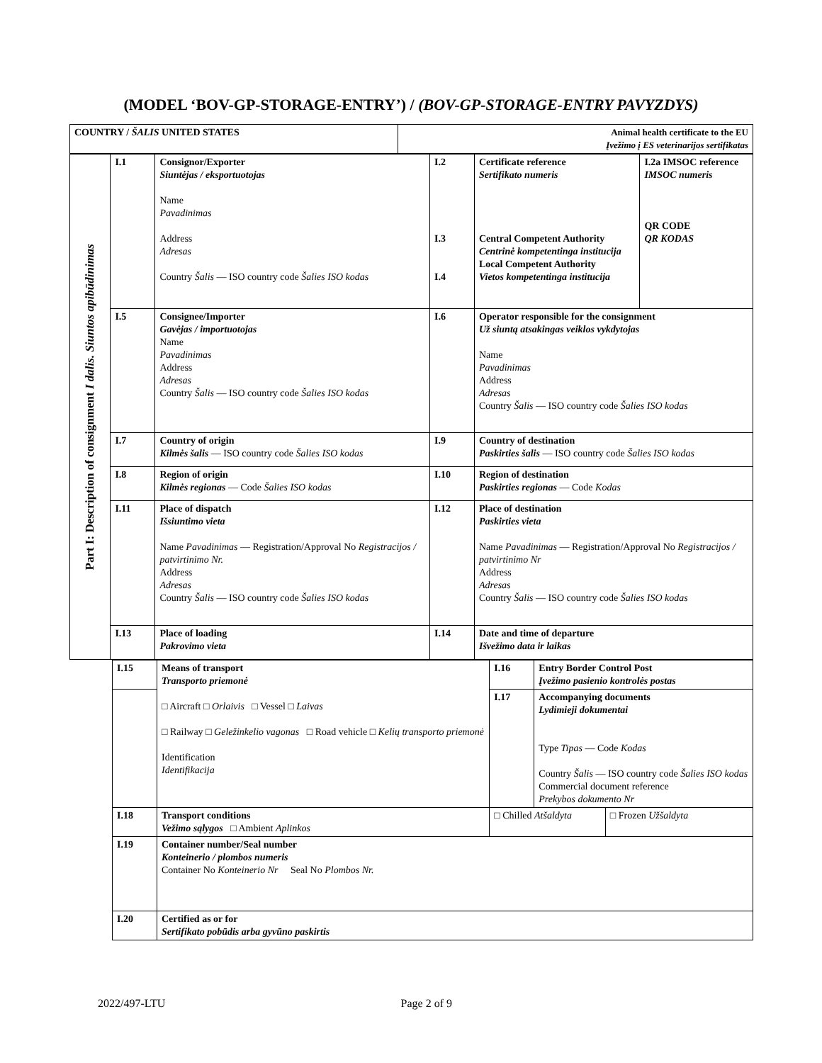(MODEL ‘BOV-GP-STORAGE-ENTRY’) / (BOV-GP-STORAGE-ENTRY PAVYZDYS)
| COUNTRY / ŠALIS UNITED STATES | Animal health certificate to the EU Įvežimo į ES veterinarijos sertifikatas |
Part I: Description of consignment I dalis. Siuntos apibūdinimas
| I.1 | Consignor/Exporter Siuntėjas / eksportuotojas Name Pavadinimas Address Adresas Country Šalis — ISO country code Šalies ISO kodas | I.2 I.3 I.4 | Certificate reference Sertifikato numeris Central Competent Authority Centrinė kompetentinga institucija Local Competent Authority Vietos kompetentinga institucija | I.2a IMSOC reference IMSOC numeris QR CODE QR KODAS |
| I.5 | Consignee/Importer Gavėjas / importuotojas Name Pavadinimas Address Adresas Country Šalis — ISO country code Šalies ISO kodas | I.6 | Operator responsible for the consignment Už siuntą atsakingas veiklos vykdytojas Name Pavadinimas Address Adresas Country Šalis — ISO country code Šalies ISO kodas | |
| I.7 | Country of origin Kilmės šalis — ISO country code Šalies ISO kodas | I.9 | Country of destination Paskirties šalis — ISO country code Šalies ISO kodas | |
| I.8 | Region of origin Kilmės regionas — Code Šalies ISO kodas | I.10 | Region of destination Paskirties regionas — Code Kodas | |
| I.11 | Place of dispatch Išsiuntimo vieta Name Pavadinimas — Registration/Approval No Registracijos / patvirtinimo Nr. Address Adresas Country Šalis — ISO country code Šalies ISO kodas | I.12 | Place of destination Paskirties vieta Name Pavadinimas — Registration/Approval No Registracijos / patvirtinimo Nr Address Adresas Country Šalis — ISO country code Šalies ISO kodas | |
| I.13 | Place of loading Pakrovimo vieta | I.14 | Date and time of departure Išvežimo data ir laikas | |
| I.15 | Means of transport Transporto priemonė □ Aircraft □ Orlaivis □ Vessel □ Laivas □ Railway □ Geležinkelio vagonas □ Road vehicle □ Kelių transporto priemonė Identification Identifikacija | I.16 | Entry Border Control Post Įvežimo pasienio kontrolės postas | |
| | | I.17 | Accompanying documents Lydimieji dokumentai Type Tipas — Code Kodas Country Šalis — ISO country code Šalies ISO kodas Commercial document reference Prekybos dokumento Nr | |
| I.18 | Transport conditions Vežimo sąlygos □ Ambient Aplinkos | □ Chilled Atšaldyta | | □ Frozen Užšaldyta |
| I.19 | Container number/Seal number Konteinerio / plombos numeris Container No Konteinerio Nr Seal No Plombos Nr. | | | |
| I.20 | Certified as or for Sertifikato pobūdis arba gyvūno paskirtis | | | |
2022/497-LTU Page 2 of 9